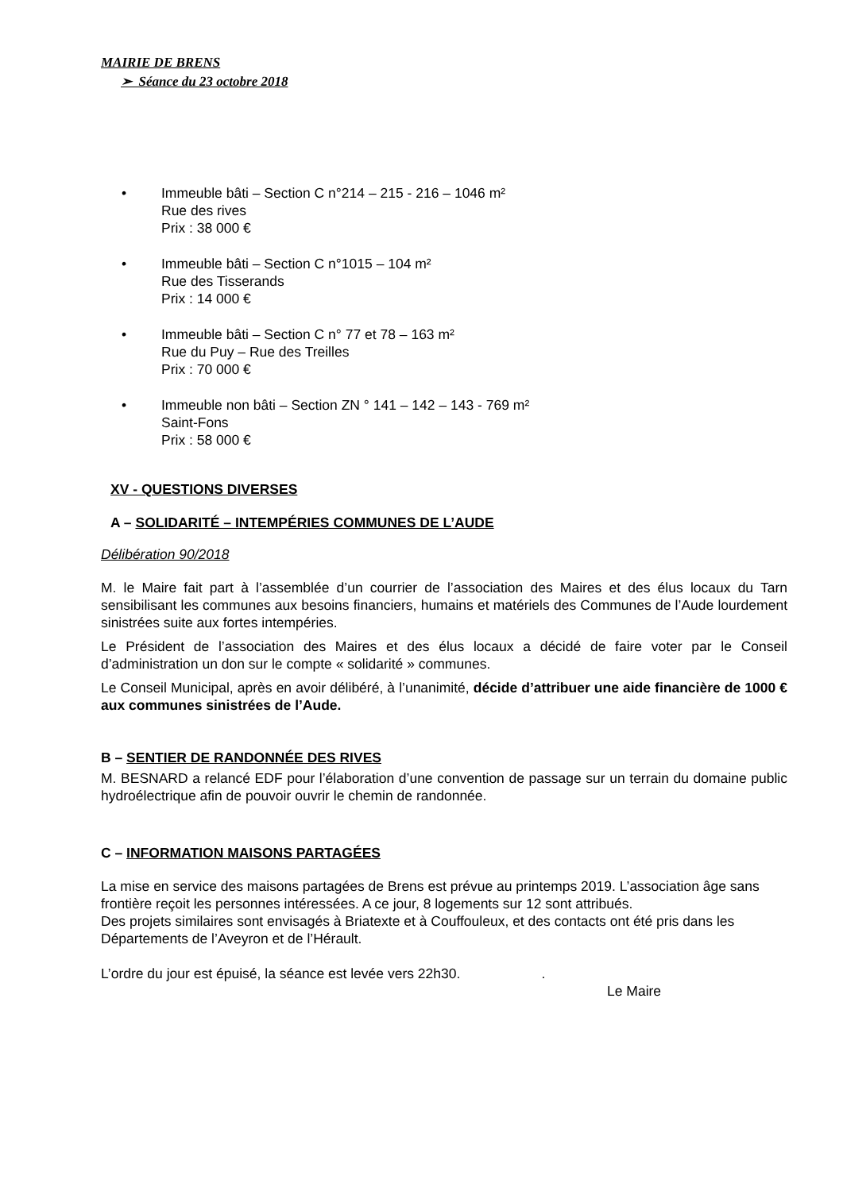MAIRIE DE BRENS
➢ Séance du 23 octobre 2018
• Immeuble bâti – Section C n°214 – 215 - 216 – 1046 m²
Rue des rives
Prix : 38 000 €
• Immeuble bâti – Section C n°1015 – 104 m²
Rue des Tisserands
Prix : 14 000 €
• Immeuble bâti – Section C n° 77 et 78 – 163 m²
Rue du Puy – Rue des Treilles
Prix : 70 000 €
• Immeuble non bâti – Section ZN ° 141 – 142 – 143 - 769 m²
Saint-Fons
Prix : 58 000 €
XV - QUESTIONS DIVERSES
A – SOLIDARITÉ – INTEMPÉRIES COMMUNES DE L’AUDE
Délibération 90/2018
M. le Maire fait part à l’assemblée d’un courrier de l’association des Maires et des élus locaux du Tarn sensibilisant les communes aux besoins financiers, humains et matériels des Communes de l’Aude lourdement sinistrées suite aux fortes intempéries.
Le Président de l’association des Maires et des élus locaux a décidé de faire voter par le Conseil d’administration un don sur le compte « solidarité » communes.
Le Conseil Municipal, après en avoir délibéré, à l’unanimité, décide d’attribuer une aide financière de 1000 € aux communes sinistrées de l’Aude.
B – SENTIER DE RANDONNÉE DES RIVES
M. BESNARD a relancé EDF pour l’élaboration d’une convention de passage sur un terrain du domaine public hydroélectrique afin de pouvoir ouvrir le chemin de randonnée.
C – INFORMATION MAISONS PARTAGÉES
La mise en service des maisons partagées de Brens est prévue au printemps 2019. L’association âge sans frontière reçoit les personnes intéressées. A ce jour, 8 logements sur 12 sont attribués.
Des projets similaires sont envisagés à Briatexte et à Couffouleux, et des contacts ont été pris dans les Départements de l’Aveyron et de l’Hérault.
L’ordre du jour est épuisé, la séance est levée vers 22h30. .
Le Maire